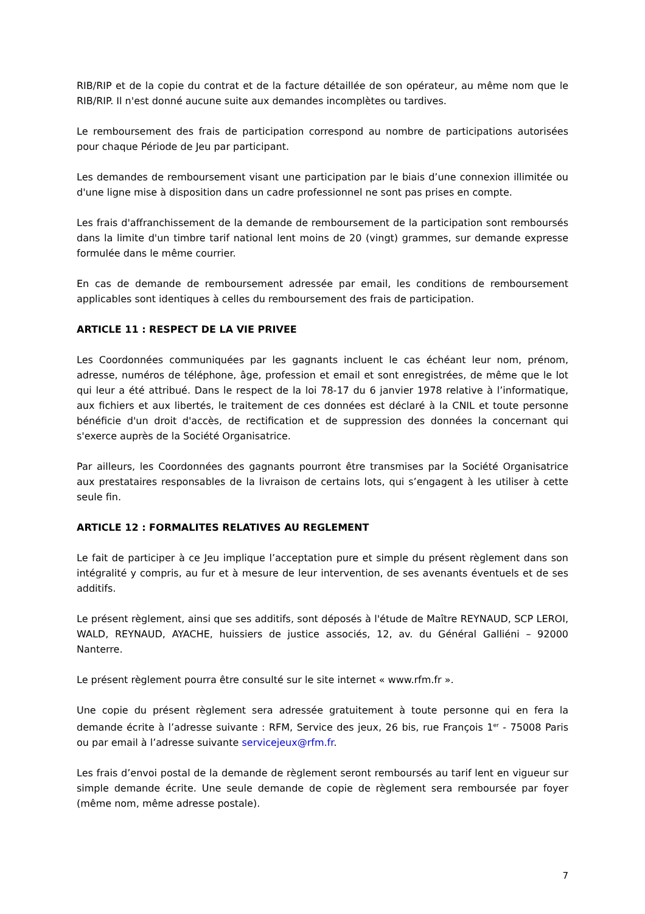RIB/RIP et de la copie du contrat et de la facture détaillée de son opérateur, au même nom que le RIB/RIP. Il n'est donné aucune suite aux demandes incomplètes ou tardives.
Le remboursement des frais de participation correspond au nombre de participations autorisées pour chaque Période de Jeu par participant.
Les demandes de remboursement visant une participation par le biais d’une connexion illimitée ou d'une ligne mise à disposition dans un cadre professionnel ne sont pas prises en compte.
Les frais d'affranchissement de la demande de remboursement de la participation sont remboursés dans la limite d'un timbre tarif national lent moins de 20 (vingt) grammes, sur demande expresse formulée dans le même courrier.
En cas de demande de remboursement adressée par email, les conditions de remboursement applicables sont identiques à celles du remboursement des frais de participation.
ARTICLE 11 : RESPECT DE LA VIE PRIVEE
Les Coordonnées communiquées par les gagnants incluent le cas échéant leur nom, prénom, adresse, numéros de téléphone, âge, profession et email et sont enregistrées, de même que le lot qui leur a été attribué. Dans le respect de la loi 78-17 du 6 janvier 1978 relative à l’informatique, aux fichiers et aux libertés, le traitement de ces données est déclaré à la CNIL et toute personne bénéficie d'un droit d'accès, de rectification et de suppression des données la concernant qui s'exerce auprès de la Société Organisatrice.
Par ailleurs, les Coordonnées des gagnants pourront être transmises par la Société Organisatrice aux prestataires responsables de la livraison de certains lots, qui s’engagent à les utiliser à cette seule fin.
ARTICLE 12 : FORMALITES RELATIVES AU REGLEMENT
Le fait de participer à ce Jeu implique l’acceptation pure et simple du présent règlement dans son intégralité y compris, au fur et à mesure de leur intervention, de ses avenants éventuels et de ses additifs.
Le présent règlement, ainsi que ses additifs, sont déposés à l'étude de Maître REYNAUD, SCP LEROI, WALD, REYNAUD, AYACHE, huissiers de justice associés, 12, av. du Général Galliéni – 92000 Nanterre.
Le présent règlement pourra être consulté sur le site internet « www.rfm.fr ».
Une copie du présent règlement sera adressée gratuitement à toute personne qui en fera la demande écrite à l’adresse suivante : RFM, Service des jeux, 26 bis, rue François 1<sup>er</sup> - 75008 Paris ou par email à l’adresse suivante servicejeux@rfm.fr.
Les frais d’envoi postal de la demande de règlement seront remboursés au tarif lent en vigueur sur simple demande écrite. Une seule demande de copie de règlement sera remboursée par foyer (même nom, même adresse postale).
7